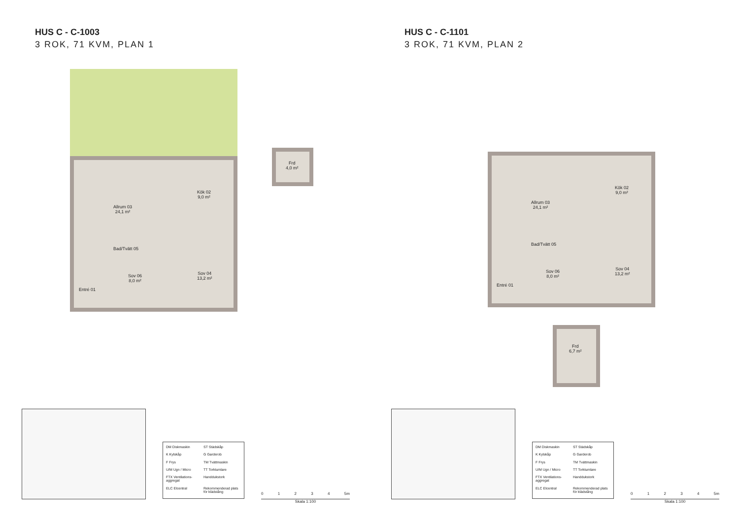HUS C - C-1003
3 ROK, 71 KVM, PLAN 1
Allrum 03
24,1 m²
Kök 02
9,0 m²
Bad/Tvätt 05
Sov 06
8,0 m²
Sov 04
13,2 m²
Entré 01
Frd
4,0 m²
DM Diskmaskin
ST Städskåp
K Kylskåp
G Garderob
F Frys
TM Tvättmaskin
U/M Ugn / Micro
TT Torktumlare
FTX Ventilations-aggregat
Handdukstork
ELC Elcentral
Rekommenderad plats för klädstång
01234 5m
Skala 1:100
HUS C - C-1101
3 ROK, 71 KVM, PLAN 2
Allrum 03
24,1 m²
Kök 02
9,0 m²
Bad/Tvätt 05
Sov 06
8,0 m²
Sov 04
13,2 m²
Entré 01
Frd
6,7 m²
DM Diskmaskin
ST Städskåp
K Kylskåp
G Garderob
F Frys
TM Tvättmaskin
U/M Ugn / Micro
TT Torktumlare
FTX Ventilations-aggregat
Handdukstork
ELC Elcentral
Rekommenderad plats för klädstång
01234 5m
Skala 1:100